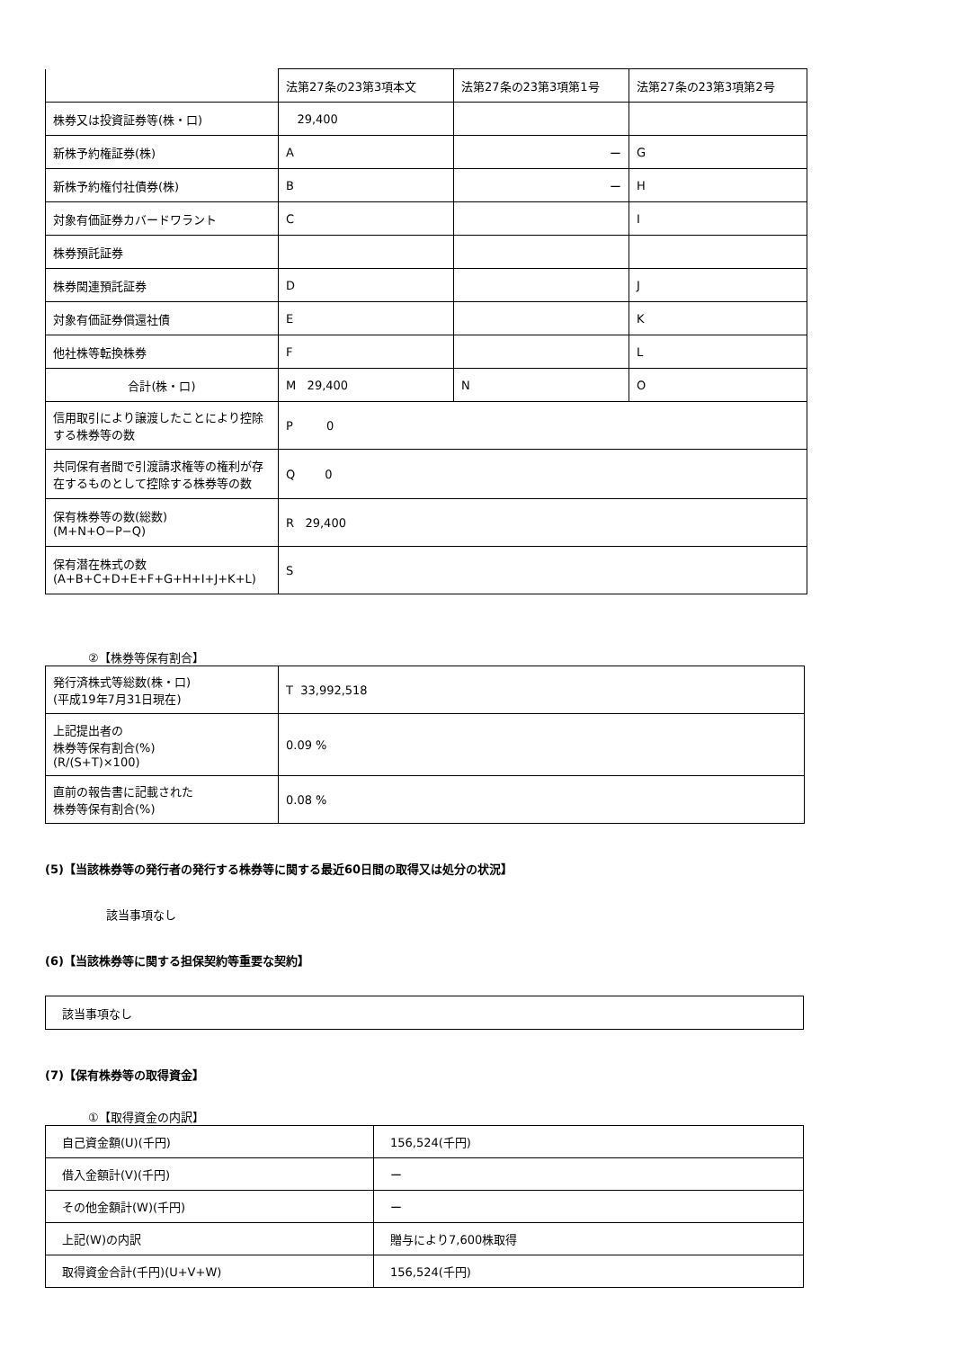| | 法第27条の23第3項本文 | 法第27条の23第3項第1号 | 法第27条の23第3項第2号 |
| 株券又は投資証券等(株・口) | 29,400 | | |
| 新株予約権証券(株) | A | ー | G |
| 新株予約権付社債券(株) | B | ー | H |
| 対象有価証券カバードワラント | C | | I |
| 株券預託証券 | | | |
| 株券関連預託証券 | D | | J |
| 対象有価証券償還社債 | E | | K |
| 他社株等転換株券 | F | | L |
| 合計(株・口) | M 29,400 | N | O |
| 信用取引により譲渡したことにより控除する株券等の数 | P 0 | | |
| 共同保有者間で引渡請求権等の権利が存在するものとして控除する株券等の数 | Q 0 | | |
| 保有株券等の数(総数) (M+N+O−P−Q) | R 29,400 | | |
| 保有潜在株式の数 (A+B+C+D+E+F+G+H+I+J+K+L) | S | | |
②【株券等保有割合】
| 発行済株式等総数(株・口) (平成19年7月31日現在) | T 33,992,518 |
| 上記提出者の 株券等保有割合(%) (R/(S+T)×100) | 0.09 % |
| 直前の報告書に記載された 株券等保有割合(%) | 0.08 % |
(5)【当該株券等の発行者の発行する株券等に関する最近60日間の取得又は処分の状況】
該当事項なし
(6)【当該株券等に関する担保契約等重要な契約】
| 該当事項なし |
(7)【保有株券等の取得資金】
①【取得資金の内訳】
| 自己資金額(U)(千円) | 156,524(千円) |
| 借入金額計(V)(千円) | ー |
| その他金額計(W)(千円) | ー |
| 上記(W)の内訳 | 贈与により7,600株取得 |
| 取得資金合計(千円)(U+V+W) | 156,524(千円) |